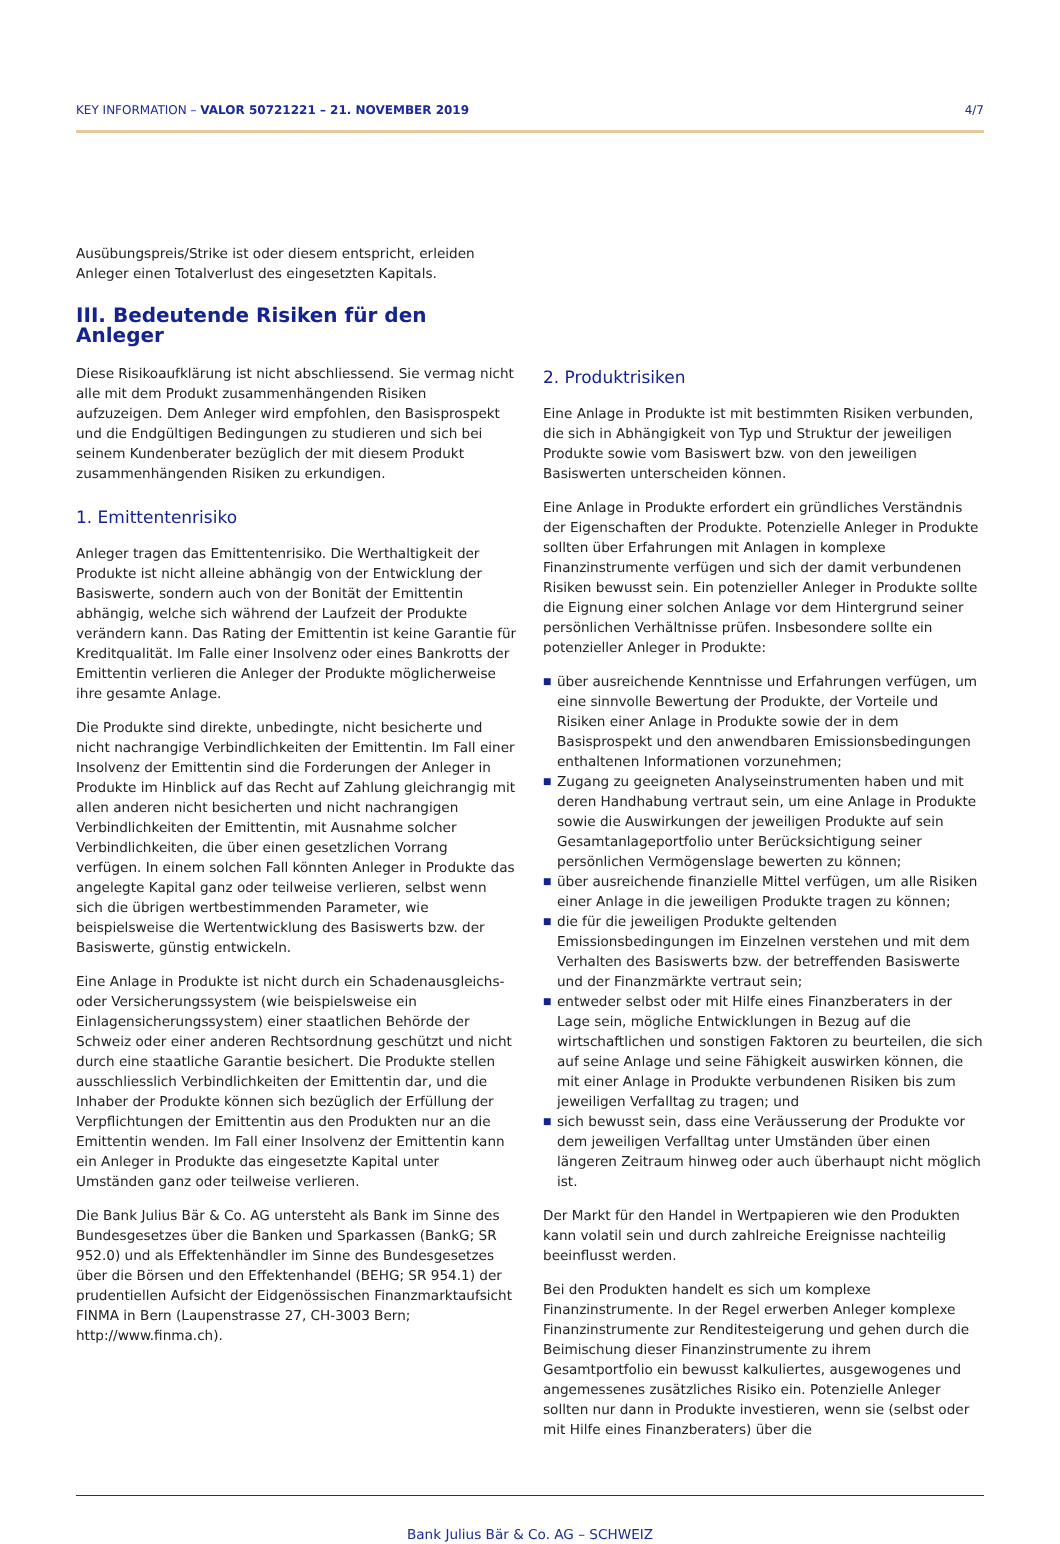KEY INFORMATION – VALOR 50721221 – 21. NOVEMBER 2019 4/7
Ausübungspreis/Strike ist oder diesem entspricht, erleiden Anleger einen Totalverlust des eingesetzten Kapitals.
III. Bedeutende Risiken für den Anleger
Diese Risikoaufklärung ist nicht abschliessend. Sie vermag nicht alle mit dem Produkt zusammenhängenden Risiken aufzuzeigen. Dem Anleger wird empfohlen, den Basisprospekt und die Endgültigen Bedingungen zu studieren und sich bei seinem Kundenberater bezüglich der mit diesem Produkt zusammenhängenden Risiken zu erkundigen.
1. Emittentenrisiko
Anleger tragen das Emittentenrisiko. Die Werthaltigkeit der Produkte ist nicht alleine abhängig von der Entwicklung der Basiswerte, sondern auch von der Bonität der Emittentin abhängig, welche sich während der Laufzeit der Produkte verändern kann. Das Rating der Emittentin ist keine Garantie für Kreditqualität. Im Falle einer Insolvenz oder eines Bankrotts der Emittentin verlieren die Anleger der Produkte möglicherweise ihre gesamte Anlage.
Die Produkte sind direkte, unbedingte, nicht besicherte und nicht nachrangige Verbindlichkeiten der Emittentin. Im Fall einer Insolvenz der Emittentin sind die Forderungen der Anleger in Produkte im Hinblick auf das Recht auf Zahlung gleichrangig mit allen anderen nicht besicherten und nicht nachrangigen Verbindlichkeiten der Emittentin, mit Ausnahme solcher Verbindlichkeiten, die über einen gesetzlichen Vorrang verfügen. In einem solchen Fall könnten Anleger in Produkte das angelegte Kapital ganz oder teilweise verlieren, selbst wenn sich die übrigen wertbestimmenden Parameter, wie beispielsweise die Wertentwicklung des Basiswerts bzw. der Basiswerte, günstig entwickeln.
Eine Anlage in Produkte ist nicht durch ein Schadenausgleichs- oder Versicherungssystem (wie beispielsweise ein Einlagensicherungssystem) einer staatlichen Behörde der Schweiz oder einer anderen Rechtsordnung geschützt und nicht durch eine staatliche Garantie besichert. Die Produkte stellen ausschliesslich Verbindlichkeiten der Emittentin dar, und die Inhaber der Produkte können sich bezüglich der Erfüllung der Verpflichtungen der Emittentin aus den Produkten nur an die Emittentin wenden. Im Fall einer Insolvenz der Emittentin kann ein Anleger in Produkte das eingesetzte Kapital unter Umständen ganz oder teilweise verlieren.
Die Bank Julius Bär & Co. AG untersteht als Bank im Sinne des Bundesgesetzes über die Banken und Sparkassen (BankG; SR 952.0) und als Effektenhändler im Sinne des Bundesgesetzes über die Börsen und den Effektenhandel (BEHG; SR 954.1) der prudentiellen Aufsicht der Eidgenössischen Finanzmarktaufsicht FINMA in Bern (Laupenstrasse 27, CH-3003 Bern; http://www.finma.ch).
2. Produktrisiken
Eine Anlage in Produkte ist mit bestimmten Risiken verbunden, die sich in Abhängigkeit von Typ und Struktur der jeweiligen Produkte sowie vom Basiswert bzw. von den jeweiligen Basiswerten unterscheiden können.
Eine Anlage in Produkte erfordert ein gründliches Verständnis der Eigenschaften der Produkte. Potenzielle Anleger in Produkte sollten über Erfahrungen mit Anlagen in komplexe Finanzinstrumente verfügen und sich der damit verbundenen Risiken bewusst sein. Ein potenzieller Anleger in Produkte sollte die Eignung einer solchen Anlage vor dem Hintergrund seiner persönlichen Verhältnisse prüfen. Insbesondere sollte ein potenzieller Anleger in Produkte:
■ über ausreichende Kenntnisse und Erfahrungen verfügen, um eine sinnvolle Bewertung der Produkte, der Vorteile und Risiken einer Anlage in Produkte sowie der in dem Basisprospekt und den anwendbaren Emissionsbedingungen enthaltenen Informationen vorzunehmen;
■ Zugang zu geeigneten Analyseinstrumenten haben und mit deren Handhabung vertraut sein, um eine Anlage in Produkte sowie die Auswirkungen der jeweiligen Produkte auf sein Gesamtanlageportfolio unter Berücksichtigung seiner persönlichen Vermögenslage bewerten zu können;
■ über ausreichende finanzielle Mittel verfügen, um alle Risiken einer Anlage in die jeweiligen Produkte tragen zu können;
■ die für die jeweiligen Produkte geltenden Emissionsbedingungen im Einzelnen verstehen und mit dem Verhalten des Basiswerts bzw. der betreffenden Basiswerte und der Finanzmärkte vertraut sein;
■ entweder selbst oder mit Hilfe eines Finanzberaters in der Lage sein, mögliche Entwicklungen in Bezug auf die wirtschaftlichen und sonstigen Faktoren zu beurteilen, die sich auf seine Anlage und seine Fähigkeit auswirken können, die mit einer Anlage in Produkte verbundenen Risiken bis zum jeweiligen Verfalltag zu tragen; und
■ sich bewusst sein, dass eine Veräusserung der Produkte vor dem jeweiligen Verfalltag unter Umständen über einen längeren Zeitraum hinweg oder auch überhaupt nicht möglich ist.
Der Markt für den Handel in Wertpapieren wie den Produkten kann volatil sein und durch zahlreiche Ereignisse nachteilig beeinflusst werden.
Bei den Produkten handelt es sich um komplexe Finanzinstrumente. In der Regel erwerben Anleger komplexe Finanzinstrumente zur Renditesteigerung und gehen durch die Beimischung dieser Finanzinstrumente zu ihrem Gesamtportfolio ein bewusst kalkuliertes, ausgewogenes und angemessenes zusätzliches Risiko ein. Potenzielle Anleger sollten nur dann in Produkte investieren, wenn sie (selbst oder mit Hilfe eines Finanzberaters) über die
Bank Julius Bär & Co. AG – SCHWEIZ